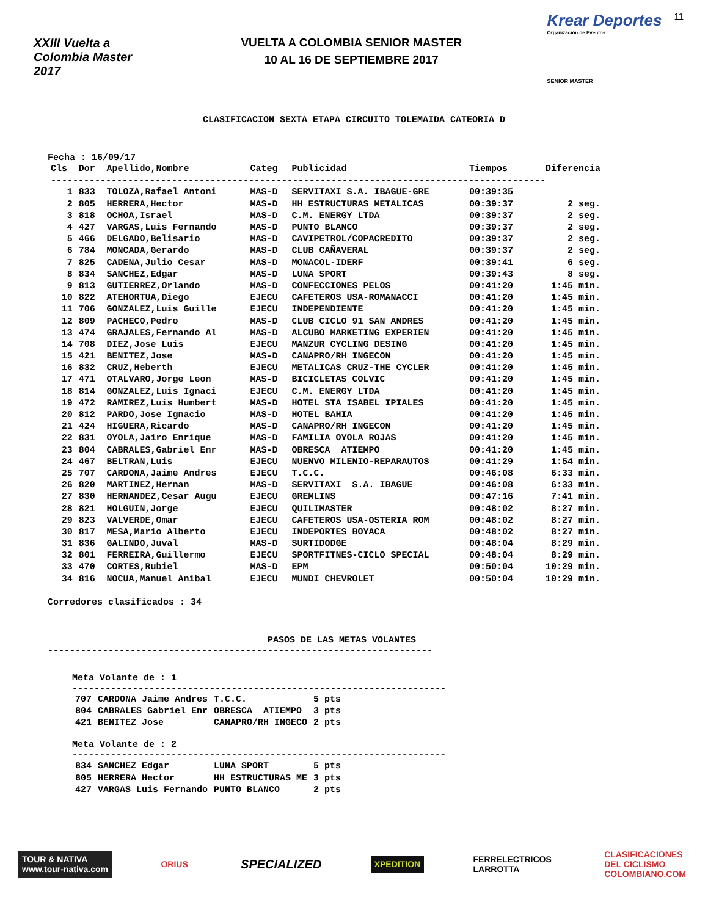XXIII Vuelta a Colombia Master 2017
VUELTA A COLOMBIA SENIOR MASTER
10 AL 16 DE SEPTIEMBRE 2017
Krear Deportes
Organización de Eventos
SENIOR MASTER
11
CLASIFICACION SEXTA ETAPA CIRCUITO TOLEMAIDA CATEORIA D
Fecha : 16/09/17
| Cls | Dor | Apellido,Nombre | Categ | Publicidad | Tiempos | Diferencia |
| --- | --- | --- | --- | --- | --- | --- |
| ------------------------------------------------------------------------------------------ | | | | | | |
| 1 | 833 | TOLOZA,Rafael Antoni | MAS-D | SERVITAXI S.A. IBAGUE-GRE | 00:39:35 | |
| 2 | 805 | HERRERA,Hector | MAS-D | HH ESTRUCTURAS METALICAS | 00:39:37 | 2 seg. |
| 3 | 818 | OCHOA,Israel | MAS-D | C.M. ENERGY LTDA | 00:39:37 | 2 seg. |
| 4 | 427 | VARGAS,Luis Fernando | MAS-D | PUNTO BLANCO | 00:39:37 | 2 seg. |
| 5 | 466 | DELGADO,Belisario | MAS-D | CAVIPETROL/COPACREDITO | 00:39:37 | 2 seg. |
| 6 | 784 | MONCADA,Gerardo | MAS-D | CLUB CAÑAVERAL | 00:39:37 | 2 seg. |
| 7 | 825 | CADENA,Julio Cesar | MAS-D | MONACOL-IDERF | 00:39:41 | 6 seg. |
| 8 | 834 | SANCHEZ,Edgar | MAS-D | LUNA SPORT | 00:39:43 | 8 seg. |
| 9 | 813 | GUTIERREZ,Orlando | MAS-D | CONFECCIONES PELOS | 00:41:20 | 1:45 min. |
| 10 | 822 | ATEHORTUA,Diego | EJECU | CAFETEROS USA-ROMANACCI | 00:41:20 | 1:45 min. |
| 11 | 706 | GONZALEZ,Luis Guille | EJECU | INDEPENDIENTE | 00:41:20 | 1:45 min. |
| 12 | 809 | PACHECO,Pedro | MAS-D | CLUB CICLO 91 SAN ANDRES | 00:41:20 | 1:45 min. |
| 13 | 474 | GRAJALES,Fernando Al | MAS-D | ALCUBO MARKETING EXPERIEN | 00:41:20 | 1:45 min. |
| 14 | 708 | DIEZ,Jose Luis | EJECU | MANZUR CYCLING DESING | 00:41:20 | 1:45 min. |
| 15 | 421 | BENITEZ,Jose | MAS-D | CANAPRO/RH INGECON | 00:41:20 | 1:45 min. |
| 16 | 832 | CRUZ,Heberth | EJECU | METALICAS CRUZ-THE CYCLER | 00:41:20 | 1:45 min. |
| 17 | 471 | OTALVARO,Jorge Leon | MAS-D | BICICLETAS COLVIC | 00:41:20 | 1:45 min. |
| 18 | 814 | GONZALEZ,Luis Ignaci | EJECU | C.M. ENERGY LTDA | 00:41:20 | 1:45 min. |
| 19 | 472 | RAMIREZ,Luis Humbert | MAS-D | HOTEL STA ISABEL IPIALES | 00:41:20 | 1:45 min. |
| 20 | 812 | PARDO,Jose Ignacio | MAS-D | HOTEL BAHIA | 00:41:20 | 1:45 min. |
| 21 | 424 | HIGUERA,Ricardo | MAS-D | CANAPRO/RH INGECON | 00:41:20 | 1:45 min. |
| 22 | 831 | OYOLA,Jairo Enrique | MAS-D | FAMILIA OYOLA ROJAS | 00:41:20 | 1:45 min. |
| 23 | 804 | CABRALES,Gabriel Enr | MAS-D | OBRESCA ATIEMPO | 00:41:20 | 1:45 min. |
| 24 | 467 | BELTRAN,Luis | EJECU | NUENVO MILENIO-REPARAUTOS | 00:41:29 | 1:54 min. |
| 25 | 707 | CARDONA,Jaime Andres | EJECU | T.C.C. | 00:46:08 | 6:33 min. |
| 26 | 820 | MARTINEZ,Hernan | MAS-D | SERVITAXI S.A. IBAGUE | 00:46:08 | 6:33 min. |
| 27 | 830 | HERNANDEZ,Cesar Augu | EJECU | GREMLINS | 00:47:16 | 7:41 min. |
| 28 | 821 | HOLGUIN,Jorge | EJECU | QUILIMASTER | 00:48:02 | 8:27 min. |
| 29 | 823 | VALVERDE,Omar | EJECU | CAFETEROS USA-OSTERIA ROM | 00:48:02 | 8:27 min. |
| 30 | 817 | MESA,Mario Alberto | EJECU | INDEPORTES BOYACA | 00:48:02 | 8:27 min. |
| 31 | 836 | GALINDO,Juval | MAS-D | SURTIDODGE | 00:48:04 | 8:29 min. |
| 32 | 801 | FERREIRA,Guillermo | EJECU | SPORTFITNES-CICLO SPECIAL | 00:48:04 | 8:29 min. |
| 33 | 470 | CORTES,Rubiel | MAS-D | EPM | 00:50:04 | 10:29 min. |
| 34 | 816 | NOCUA,Manuel Anibal | EJECU | MUNDI CHEVROLET | 00:50:04 | 10:29 min. |
Corredores clasificados : 34
PASOS DE LAS METAS VOLANTES
----------------------------------------------------------------------
Meta Volante de : 1
--------------------------------------------------------------------
| 707 | CARDONA Jaime Andres | T.C.C. | 5 pts |
| 804 | CABRALES Gabriel Enr | OBRESCA ATIEMPO | 3 pts |
| 421 | BENITEZ Jose | CANAPRO/RH INGECO | 2 pts |
Meta Volante de : 2
--------------------------------------------------------------------
| 834 | SANCHEZ Edgar | LUNA SPORT | 5 pts |
| 805 | HERRERA Hector | HH ESTRUCTURAS ME | 3 pts |
| 427 | VARGAS Luis Fernando | PUNTO BLANCO | 2 pts |
TOUR & NATIVA
www.tour-nativa.com
ORIUS
SPECIALIZED
XPEDITION
FERRELECTRICOS
LARROTTA
CLASIFICACIONES
DEL CICLISMO
COLOMBIANO.COM